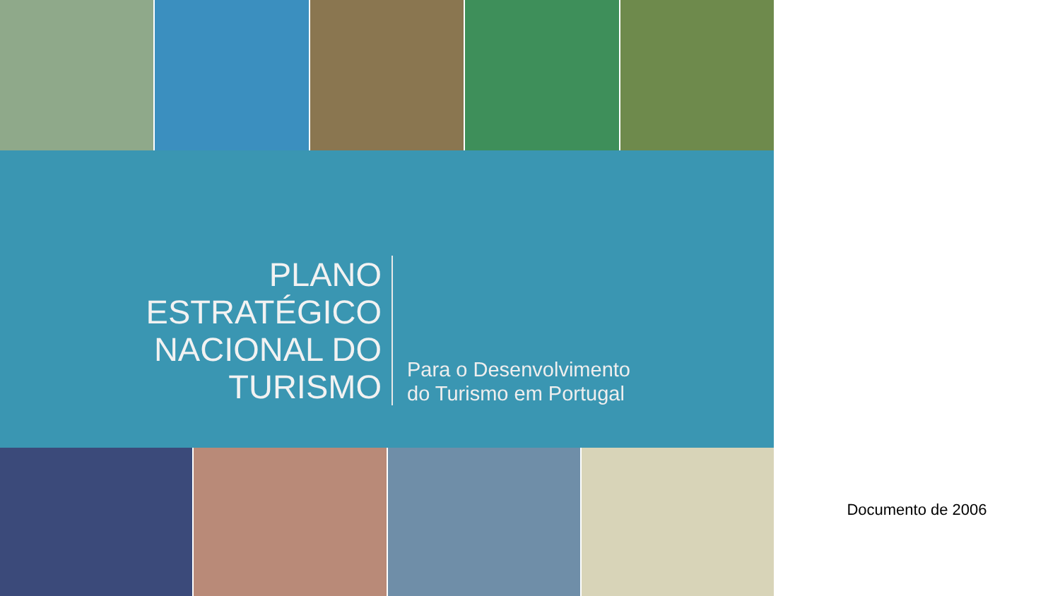PLANO
ESTRATÉGICO
NACIONAL DO
TURISMO
Para o Desenvolvimento
do Turismo em Portugal
Documento de 2006